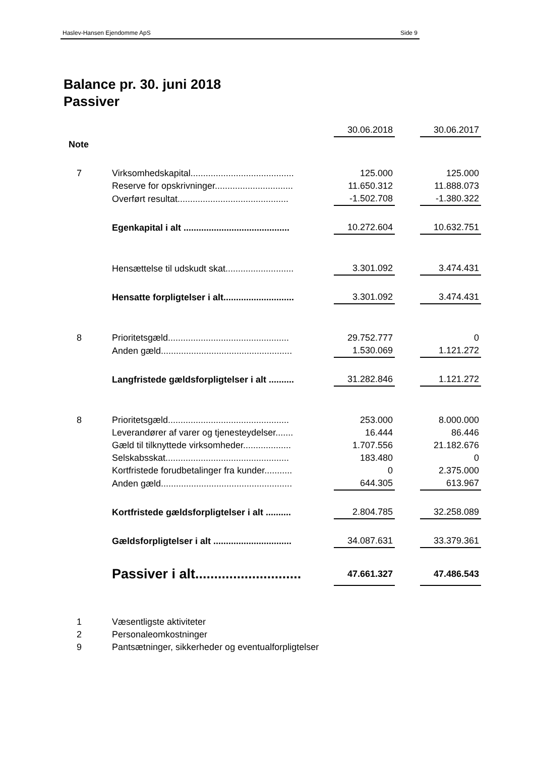Haslev-Hansen Ejendomme ApS Side 9
Balance pr. 30. juni 2018
Passiver
| | | 30.06.2018 | | 30.06.2017 |
| Note | | | | |
| 7 | Virksomhedskapital......................................... | 125.000 | | 125.000 |
| | Reserve for opskrivninger............................... | 11.650.312 | | 11.888.073 |
| | Overført resultat............................................ | -1.502.708 | | -1.380.322 |
| | Egenkapital i alt .......................................... | 10.272.604 | | 10.632.751 |
| | Hensættelse til udskudt skat........................... | 3.301.092 | | 3.474.431 |
| | Hensatte forpligtelser i alt............................ | 3.301.092 | | 3.474.431 |
| 8 | Prioritetsgæld................................................ | 29.752.777 | | 0 |
| | Anden gæld.................................................... | 1.530.069 | | 1.121.272 |
| | Langfristede gældsforpligtelser i alt .......... | 31.282.846 | | 1.121.272 |
| 8 | Prioritetsgæld................................................ | 253.000 | | 8.000.000 |
| | Leverandører af varer og tjenesteydelser....... | 16.444 | | 86.446 |
| | Gæld til tilknyttede virksomheder................... | 1.707.556 | | 21.182.676 |
| | Selskabsskat................................................. | 183.480 | | 0 |
| | Kortfristede forudbetalinger fra kunder........... | 0 | | 2.375.000 |
| | Anden gæld.................................................... | 644.305 | | 613.967 |
| | Kortfristede gældsforpligtelser i alt .......... | 2.804.785 | | 32.258.089 |
| | Gældsforpligtelser i alt ............................... | 34.087.631 | | 33.379.361 |
| | Passiver i alt............................ | 47.661.327 | | 47.486.543 |
| 1 | Væsentligste aktiviteter | | | |
| 2 | Personaleomkostninger | | | |
| 9 | Pantsætninger, sikkerheder og eventualforpligtelser | | | |